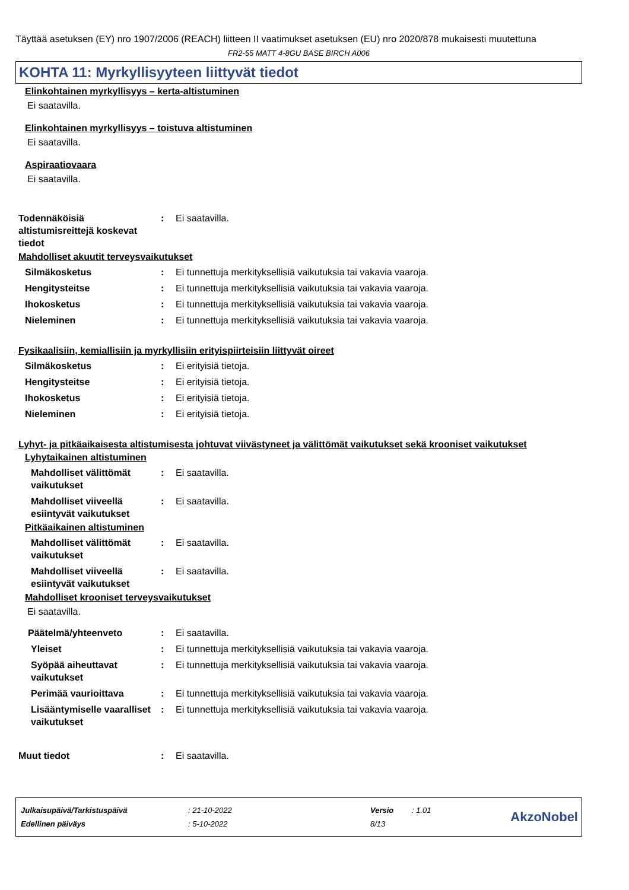Täyttää asetuksen (EY) nro 1907/2006 (REACH) liitteen II vaatimukset asetuksen (EU) nro 2020/878 mukaisesti muutettuna
FR2-55 MATT 4-8GU BASE BIRCH A006
KOHTA 11: Myrkyllisyyteen liittyvät tiedot
Elinkohtainen myrkyllisyys – kerta-altistuminen
Ei saatavilla.
Elinkohtainen myrkyllisyys – toistuva altistuminen
Ei saatavilla.
Aspiraatiovaara
Ei saatavilla.
Todennäköisiä altistumisreittejä koskevat tiedot
: Ei saatavilla.
Mahdolliset akuutit terveysvaikutukset
Silmäkosketus : Ei tunnettuja merkityksellisiä vaikutuksia tai vakavia vaaroja.
Hengitysteitse : Ei tunnettuja merkityksellisiä vaikutuksia tai vakavia vaaroja.
Ihokosketus : Ei tunnettuja merkityksellisiä vaikutuksia tai vakavia vaaroja.
Nieleminen : Ei tunnettuja merkityksellisiä vaikutuksia tai vakavia vaaroja.
Fysikaalisiin, kemiallisiin ja myrkyllisiin erityispiirteisiin liittyvät oireet
Silmäkosketus : Ei erityisiä tietoja.
Hengitysteitse : Ei erityisiä tietoja.
Ihokosketus : Ei erityisiä tietoja.
Nieleminen : Ei erityisiä tietoja.
Lyhyt- ja pitkäaikaisesta altistumisesta johtuvat viivästyneet ja välittömät vaikutukset sekä krooniset vaikutukset
Lyhytaikainen altistuminen
Mahdolliset välittömät vaikutukset
: Ei saatavilla.
Mahdolliset viiveellä esiintyvät vaikutukset
: Ei saatavilla.
Pitkäaikainen altistuminen
Mahdolliset välittömät vaikutukset
: Ei saatavilla.
Mahdolliset viiveellä esiintyvät vaikutukset
: Ei saatavilla.
Mahdolliset krooniset terveysvaikutukset
Ei saatavilla.
Päätelmä/yhteenveto : Ei saatavilla.
Yleiset : Ei tunnettuja merkityksellisiä vaikutuksia tai vakavia vaaroja.
Syöpää aiheuttavat vaikutukset
: Ei tunnettuja merkityksellisiä vaikutuksia tai vakavia vaaroja.
Perimää vaurioittava : Ei tunnettuja merkityksellisiä vaikutuksia tai vakavia vaaroja.
Lisääntymiselle vaaralliset vaikutukset
: Ei tunnettuja merkityksellisiä vaikutuksia tai vakavia vaaroja.
Muut tiedot : Ei saatavilla.
| Julkaisupäivä/Tarkistuspäivä | : 21-10-2022 | Versio | : 1.01 |
| Edellinen päiväys | : 5-10-2022 | 8/13 | |
AkzoNobel